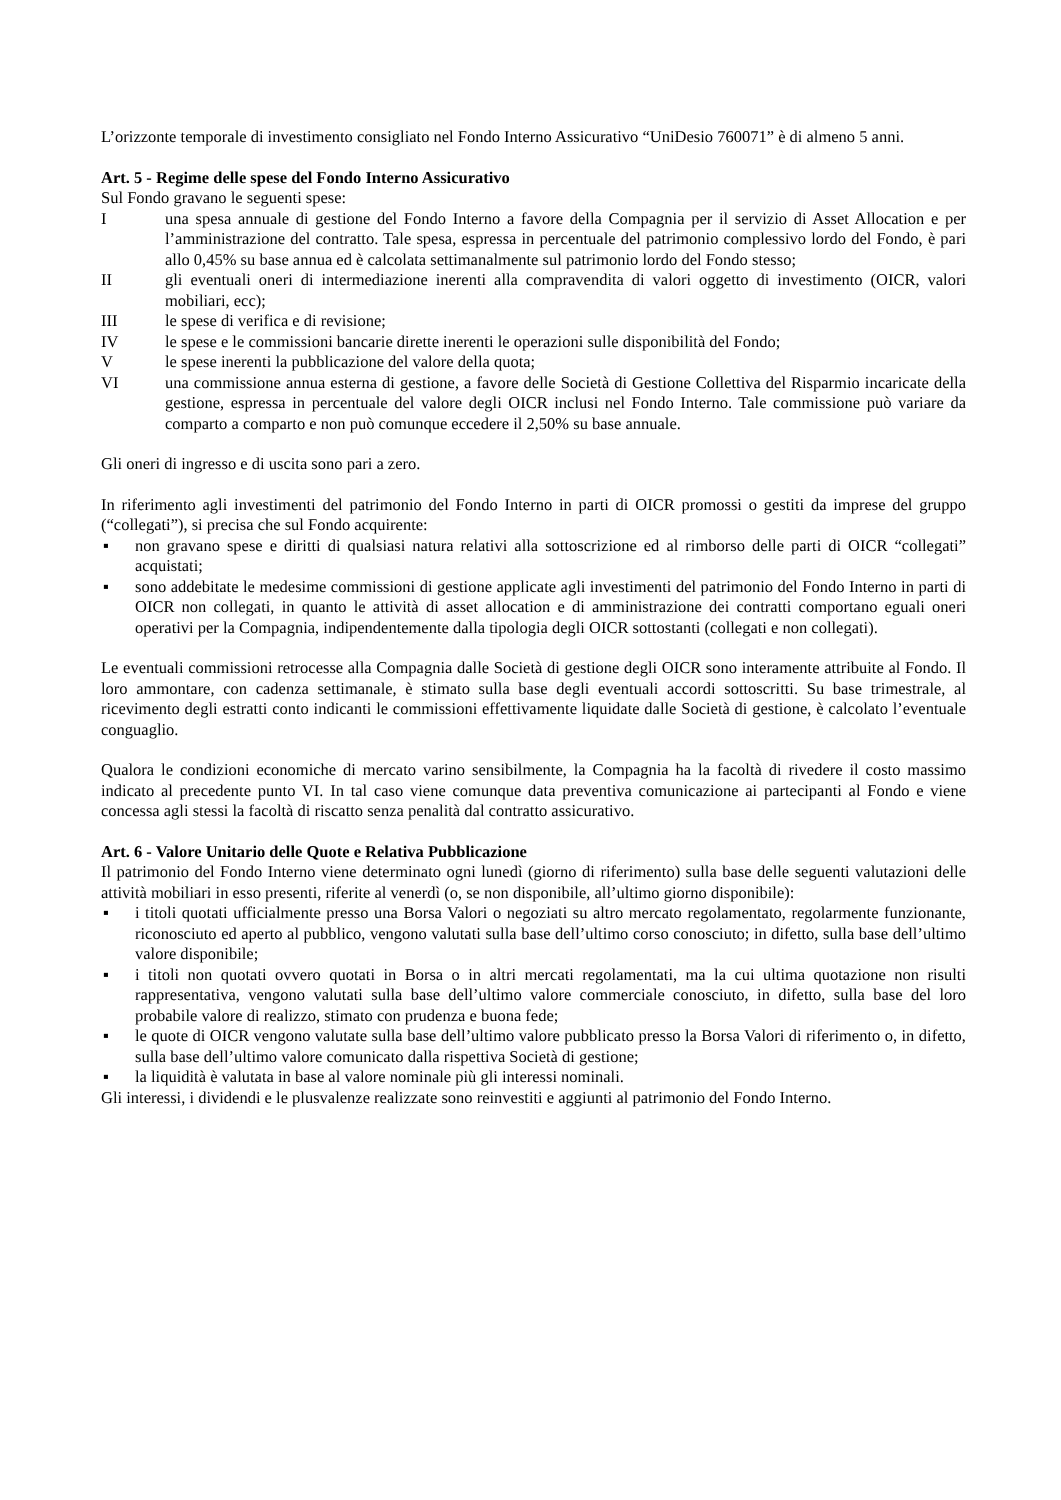L’orizzonte temporale di investimento consigliato nel Fondo Interno Assicurativo “UniDesio 760071” è di almeno 5 anni.
Art. 5 - Regime delle spese del Fondo Interno Assicurativo
Sul Fondo gravano le seguenti spese:
I una spesa annuale di gestione del Fondo Interno a favore della Compagnia per il servizio di Asset Allocation e per l’amministrazione del contratto. Tale spesa, espressa in percentuale del patrimonio complessivo lordo del Fondo, è pari allo 0,45% su base annua ed è calcolata settimanalmente sul patrimonio lordo del Fondo stesso;
II gli eventuali oneri di intermediazione inerenti alla compravendita di valori oggetto di investimento (OICR, valori mobiliari, ecc);
III le spese di verifica e di revisione;
IV le spese e le commissioni bancarie dirette inerenti le operazioni sulle disponibilità del Fondo;
V le spese inerenti la pubblicazione del valore della quota;
VI una commissione annua esterna di gestione, a favore delle Società di Gestione Collettiva del Risparmio incaricate della gestione, espressa in percentuale del valore degli OICR inclusi nel Fondo Interno. Tale commissione può variare da comparto a comparto e non può comunque eccedere il 2,50% su base annuale.
Gli oneri di ingresso e di uscita sono pari a zero.
In riferimento agli investimenti del patrimonio del Fondo Interno in parti di OICR promossi o gestiti da imprese del gruppo (“collegati”), si precisa che sul Fondo acquirente:
▪ non gravano spese e diritti di qualsiasi natura relativi alla sottoscrizione ed al rimborso delle parti di OICR “collegati” acquistati;
▪ sono addebitate le medesime commissioni di gestione applicate agli investimenti del patrimonio del Fondo Interno in parti di OICR non collegati, in quanto le attività di asset allocation e di amministrazione dei contratti comportano eguali oneri operativi per la Compagnia, indipendentemente dalla tipologia degli OICR sottostanti (collegati e non collegati).
Le eventuali commissioni retrocesse alla Compagnia dalle Società di gestione degli OICR sono interamente attribuite al Fondo. Il loro ammontare, con cadenza settimanale, è stimato sulla base degli eventuali accordi sottoscritti. Su base trimestrale, al ricevimento degli estratti conto indicanti le commissioni effettivamente liquidate dalle Società di gestione, è calcolato l’eventuale conguaglio.
Qualora le condizioni economiche di mercato varino sensibilmente, la Compagnia ha la facoltà di rivedere il costo massimo indicato al precedente punto VI. In tal caso viene comunque data preventiva comunicazione ai partecipanti al Fondo e viene concessa agli stessi la facoltà di riscatto senza penalità dal contratto assicurativo.
Art. 6 - Valore Unitario delle Quote e Relativa Pubblicazione
Il patrimonio del Fondo Interno viene determinato ogni lunedì (giorno di riferimento) sulla base delle seguenti valutazioni delle attività mobiliari in esso presenti, riferite al venerdì (o, se non disponibile, all’ultimo giorno disponibile):
▪ i titoli quotati ufficialmente presso una Borsa Valori o negoziati su altro mercato regolamentato, regolarmente funzionante, riconosciuto ed aperto al pubblico, vengono valutati sulla base dell’ultimo corso conosciuto; in difetto, sulla base dell’ultimo valore disponibile;
▪ i titoli non quotati ovvero quotati in Borsa o in altri mercati regolamentati, ma la cui ultima quotazione non risulti rappresentativa, vengono valutati sulla base dell’ultimo valore commerciale conosciuto, in difetto, sulla base del loro probabile valore di realizzo, stimato con prudenza e buona fede;
▪ le quote di OICR vengono valutate sulla base dell’ultimo valore pubblicato presso la Borsa Valori di riferimento o, in difetto, sulla base dell’ultimo valore comunicato dalla rispettiva Società di gestione;
▪ la liquidità è valutata in base al valore nominale più gli interessi nominali.
Gli interessi, i dividendi e le plusvalenze realizzate sono reinvestiti e aggiunti al patrimonio del Fondo Interno.